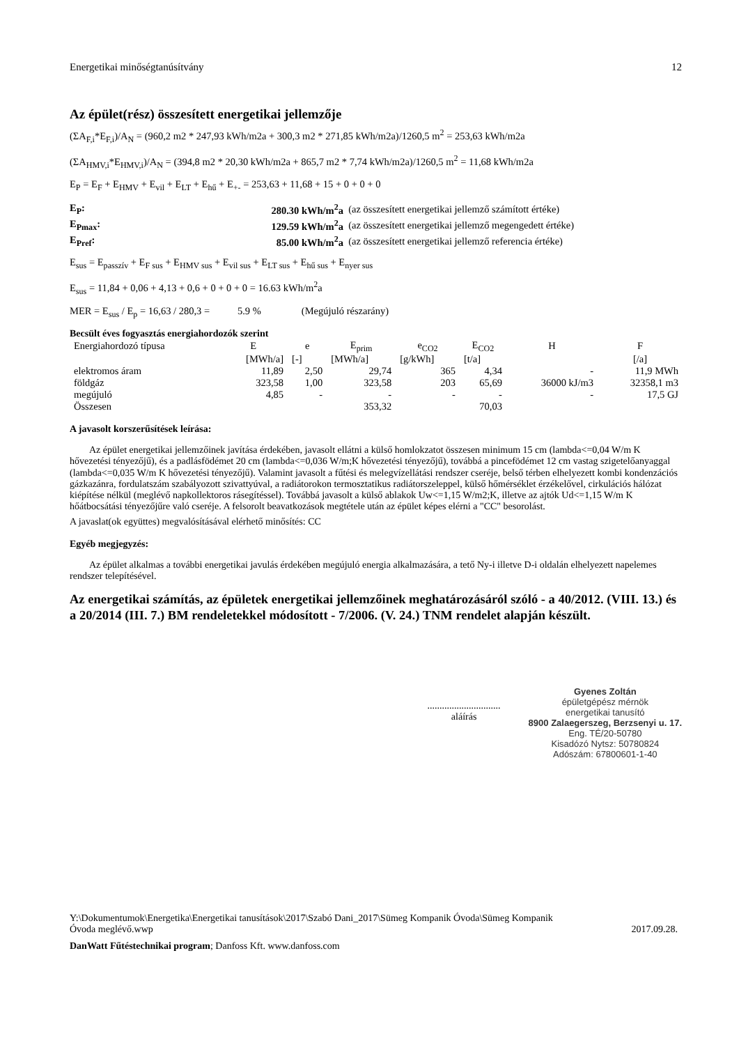Energetikai minőségtanúsítvány 12
Az épület(rész) összesített energetikai jellemzője
(ΣA<sub>F,i</sub>*E<sub>F,i</sub>)/A<sub>N</sub> = (960,2 m2 * 247,93 kWh/m2a + 300,3 m2 * 271,85 kWh/m2a)/1260,5 m<sup>2</sup> = 253,63 kWh/m2a
(ΣA<sub>HMV,i</sub>*E<sub>HMV,i</sub>)/A<sub>N</sub> = (394,8 m2 * 20,30 kWh/m2a + 865,7 m2 * 7,74 kWh/m2a)/1260,5 m<sup>2</sup> = 11,68 kWh/m2a
E<sub>P</sub> = E<sub>F</sub> + E<sub>HMV</sub> + E<sub>vil</sub> + E<sub>LT</sub> + E<sub>hű</sub> + E<sub>+-</sub> = 253,63 + 11,68 + 15 + 0 + 0 + 0
| E<sub>P</sub>: | 280.30 kWh/m<sup>2</sup>a | (az összesített energetikai jellemző számított értéke) |
| E<sub>Pmax</sub>: | 129.59 kWh/m<sup>2</sup>a | (az összesített energetikai jellemző megengedett értéke) |
| E<sub>Pref</sub>: | 85.00 kWh/m<sup>2</sup>a | (az összesített energetikai jellemző referencia értéke) |
E<sub>sus</sub> = E<sub>passzív</sub> + E<sub>F sus</sub> + E<sub>HMV sus</sub> + E<sub>vil sus</sub> + E<sub>LT sus</sub> + E<sub>hű sus</sub> + E<sub>nyer sus</sub>
E<sub>sus</sub> = 11,84 + 0,06 + 4,13 + 0,6 + 0 + 0 + 0 = 16.63 kWh/m<sup>2</sup>a
MER = E<sub>sus</sub> / E<sub>p</sub> = 16,63 / 280,3 = 5.9 % (Megújuló részarány)
Becsült éves fogyasztás energiahordozók szerint
| Energiahordozó típusa | E | e | E<sub>prim</sub> | e<sub>CO2</sub> | E<sub>CO2</sub> | H | F |
| --- | --- | --- | --- | --- | --- | --- | --- |
| | [MWh/a] | [-] | [MWh/a] | [g/kWh] | [t/a] | | [/a] |
| elektromos áram | 11,89 | 2,50 | 29,74 | 365 | 4,34 | - | 11,9 MWh |
| földgáz | 323,58 | 1,00 | 323,58 | 203 | 65,69 | 36000 kJ/m3 | 32358,1 m3 |
| megújuló | 4,85 | - | - | - | - | - | 17,5 GJ |
| Összesen | | | 353,32 | | 70,03 | | |
A javasolt korszerűsítések leírása:
Az épület energetikai jellemzőinek javítása érdekében, javasolt ellátni a külső homlokzatot összesen minimum 15 cm (lambda<=0,04 W/m K hővezetési tényezőjű), és a padlásfödémet 20 cm (lambda<=0,036 W/m;K hővezetési tényezőjű), továbbá a pincefödémet 12 cm vastag szigetelőanyaggal (lambda<=0,035 W/m K hővezetési tényezőjű). Valamint javasolt a fűtési és melegvízellátási rendszer cseréje, belső térben elhelyezett kombi kondenzációs gázkazánra, fordulatszám szabályozott szivattyúval, a radiátorokon termosztatikus radiátorszeleppel, külső hőmérséklet érzékelővel, cirkulációs hálózat kiépítése nélkül (meglévő napkollektoros rásegítéssel). Továbbá javasolt a külső ablakok Uw<=1,15 W/m2;K, illetve az ajtók Ud<=1,15 W/m K hőátbocsátási tényezőjűre való cseréje. A felsorolt beavatkozások megtétele után az épület képes elérni a "CC" besorolást.
A javaslat(ok együttes) megvalósításával elérhető minősítés: CC
Egyéb megjegyzés:
Az épület alkalmas a további energetikai javulás érdekében megújuló energia alkalmazására, a tető Ny-i illetve D-i oldalán elhelyezett napelemes rendszer telepítésével.
Az energetikai számítás, az épületek energetikai jellemzőinek meghatározásáról szóló - a 40/2012. (VIII. 13.) és a 20/2014 (III. 7.) BM rendeletekkel módosított - 7/2006. (V. 24.) TNM rendelet alapján készült.
..............................
aláírás
Gyenes Zoltán
épületgépész mérnök
energetikai tanusító
8900 Zalaegerszeg, Berzsenyi u. 17.
Eng. TÉ/20-50780
Kisadózó Nytsz: 50780824
Adószám: 67800601-1-40
Y:\Dokumentumok\Energetika\Energetikai tanusítások\2017\Szabó Dani_2017\Sümeg Kompanik Óvoda\Sümeg Kompanik
Óvoda meglévő.wwp 2017.09.28.
DanWatt Fűtéstechnikai program; Danfoss Kft. www.danfoss.com